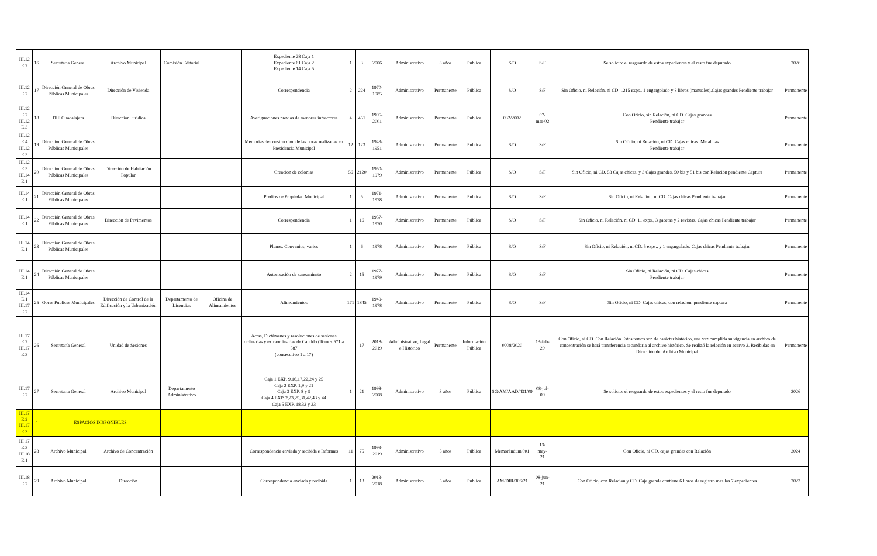| III.12 E.2 | 16 | Secretaria General | Archivo Municipal | Comisión Editorial | | Expediente 28 Caja 1 Expediente 61 Caja 2 Expediente 14 Caja 5 | 1 | 3 | 2006 | Administrativo | 3 años | Pública | S/O | S/F | Se solicito el resguardo de estos expedientes y el resto fue depurado | 2026 |
| III.12 E.2 | 17 | Dirección General de Obras Públicas Municipales | Dirección de Vivienda | | | Correspondencia | 2 | 224 | 1970-1985 | Administrativo | Permanente | Pública | S/O | S/F | Sin Oficio, ni Relación, ni CD. 1215 exps., 1 engargolado y 8 libros (manuales).Cajas grandes Pendiente trabajar | Permanente |
| III.12 E.2 III.12 E.3 | 18 | DIF Guadalajara | Dirección Jurídica | | | Averiguaciones previas de menores infractores | 4 | 451 | 1995-2001 | Administrativo | Permanente | Pública | 032/2002 | 07-mar-02 | Con Oficio, sin Relación, ni CD. Cajas grandes Pendiente trabajar | Permanente |
| III.12 E.4 III.12 E.5 | 19 | Dirección General de Obras Públicas Municipales | | | | Memorias de construcción de las obras realizadas en Presidencia Municipal | 12 | 123 | 1949-1951 | Administrativo | Permanente | Pública | S/O | S/F | Sin Oficio, ni Relación, ni CD. Cajas chicas. Metalicas Pendiente trabajar | Permanente |
| III.12 E.5 III.14 E.1 | 20 | Dirección General de Obras Públicas Municipales | Dirección de Habitación Popular | | | Creación de colonias | 56 | 2120 | 1950- 1979 | Administrativo | Permanente | Pública | S/O | S/F | Sin Oficio, ni CD. 53 Cajas chicas. y 3 Cajas grandes. 50 bis y 51 bis con Relación pendiente Captura | Permanente |
| III.14 E.1 | 21 | Dirección General de Obras Públicas Municipales | | | | Predios de Propiedad Municipal | 1 | 5 | 1971-1978 | Administrativo | Permanente | Pública | S/O | S/F | Sin Oficio, ni Relación, ni CD. Cajas chicas Pendiente trabajar | Permanente |
| III.14 E.1 | 22 | Dirección General de Obras Públicas Municipales | Dirección de Pavimentos | | | Correspondencia | 1 | 16 | 1957-1970 | Administrativo | Permanente | Pública | S/O | S/F | Sin Oficio, ni Relación, ni CD. 11 exps., 3 gacetas y 2 revistas. Cajas chicas Pendiente trabajar | Permanente |
| III.14 E.1 | 23 | Dirección General de Obras Públicas Municipales | | | | Planos, Convenios, varios | 1 | 6 | 1978 | Administrativo | Permanente | Pública | S/O | S/F | Sin Oficio, ni Relación, ni CD. 5 exps., y 1 engargolado. Cajas chicas Pendiente trabajar | Permanente |
| III.14 E.1 | 24 | Dirección General de Obras Públicas Municipales | | | | Autorización de saneamiento | 2 | 15 | 1977-1979 | Administrativo | Permanente | Pública | S/O | S/F | Sin Oficio, ni Relación, ni CD. Cajas chicas Pendiente trabajar | Permanente |
| III.14 E.1 III.17 E.2 | 25 | Obras Públicas Municipales | Dirección de Control de la Edificación y la Urbanización | Departamento de Licencias | Oficina de Alineamientos | Alineamientos | 171 | 1845 | 1949-1978 | Administrativo | Permanente | Pública | S/O | S/F | Sin Oficio, ni CD. Cajas chicas, con relación, pendiente captura | Permanente |
| III.17 E.2 III.17 E.3 | 26 | Secretaría General | Unidad de Sesiones | | | Actas, Dictámenes y resoluciones de sesiones ordinarias y extraordinarias de Cabildo (Tomos 571 a 587 (consecutivo 1 a 17) | | 17 | 2018-2019 | Administrativo, Legal e Histórico | Permanente | Información Pública | 0008/2020 | 13-feb-20 | Con Oficio, ni CD. Con Relación Estos tomos son de carácter histórico, una vez cumplida su vigencia en archivo de concentración se hará transferencia secundaria al archivo histórico. Se realizó la relación en acervo 2. Recibidas en Dirección del Archivo Municipal | Permanente |
| III.17 E.2 | 27 | Secretaria General | Archivo Municipal | Departamento Administrativo | | Caja 1 EXP. 9,16,17,22,24 y 25 Caja 2 EXP. 1,9 y 21 Caja 3 EXP. 8 y 9 Caja 4 EXP. 2,23,25,31,42,43 y 44 Caja 5 EXP. 18,32 y 33 | 1 | 21 | 1998-2008 | Administrativo | 3 años | Pública | SG/AM/AAD/431/09 | 08-jul-09 | Se solicito el resguardo de estos expedientes y el resto fue depurado | 2026 |
| III.17 E.2 III.17 E.3 | 4 | ESPACIOS DISPONIBLES | | | | | | | | | | | | | | |
| III 17 E.3 III 18 E.1 | 28 | Archivo Municipal | Archivo de Concentración | | | Correspondencia enviada y recibida e Informes | 11 | 75 | 1999-2019 | Administrativo | 5 años | Pública | Memorándum 001 | 13-may-21 | Con Oficio, ni CD, cajas grandes con Relación | 2024 |
| III.18 E.2 | 29 | Archivo Municipal | Dirección | | | Correspondencia enviada y recibida | 1 | 13 | 2013-2018 | Administrativo | 5 años | Pública | AM/DIR/306/21 | 08-jun-21 | Con Oficio, con Relación y CD. Caja grande contiene 6 libros de registro mas los 7 expedientes | 2023 |